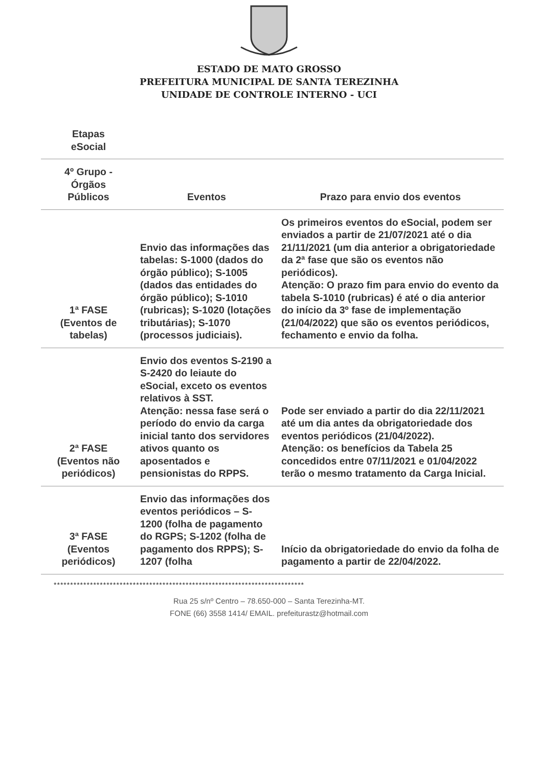ESTADO DE MATO GROSSO
PREFEITURA MUNICIPAL DE SANTA TEREZINHA
UNIDADE DE CONTROLE INTERNO - UCI
| Etapas eSocial | | |
| 4º Grupo - Órgãos Públicos | Eventos | Prazo para envio dos eventos |
| 1ª FASE (Eventos de tabelas) | Envio das informações das tabelas: S-1000 (dados do órgão público); S-1005 (dados das entidades do órgão público); S-1010 (rubricas); S-1020 (lotações tributárias); S-1070 (processos judiciais). | Os primeiros eventos do eSocial, podem ser enviados a partir de 21/07/2021 até o dia 21/11/2021 (um dia anterior a obrigatoriedade da 2ª fase que são os eventos não periódicos). Atenção: O prazo fim para envio do evento da tabela S-1010 (rubricas) é até o dia anterior do início da 3º fase de implementação (21/04/2022) que são os eventos periódicos, fechamento e envio da folha. |
| 2ª FASE (Eventos não periódicos) | Envio dos eventos S-2190 a S-2420 do leiaute do eSocial, exceto os eventos relativos à SST. Atenção: nessa fase será o período do envio da carga inicial tanto dos servidores ativos quanto os aposentados e pensionistas do RPPS. | Pode ser enviado a partir do dia 22/11/2021 até um dia antes da obrigatoriedade dos eventos periódicos (21/04/2022). Atenção: os benefícios da Tabela 25 concedidos entre 07/11/2021 e 01/04/2022 terão o mesmo tratamento da Carga Inicial. |
| 3ª FASE (Eventos periódicos) | Envio das informações dos eventos periódicos – S-1200 (folha de pagamento do RGPS; S-1202 (folha de pagamento dos RPPS); S-1207 (folha | Início da obrigatoriedade do envio da folha de pagamento a partir de 22/04/2022. |
****************************************************************************
Rua 25 s/nº Centro – 78.650-000 – Santa Terezinha-MT.
FONE (66) 3558 1414/ EMAIL. prefeiturastz@hotmail.com